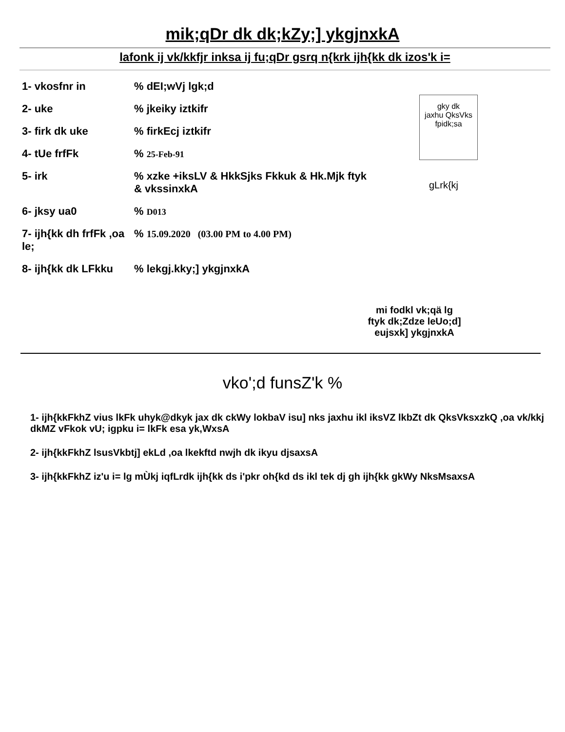mik;qDr dk dk;kZy;] ykgjnxkA
lafonk ij vk/kkfjr inksa ij fu;qDr gsrq n{krk ijh{kk dk izos'k i=
1- vkosfnr in% dEI;wVj lgk;d
2- uke% jkeiky iztkifr
3- firk dk uke% firkEcj iztkifr
4- tUe frfFk% 25-Feb-91
5- irk% xzke +iksLV & HkkSjks Fkkuk & Hk.Mjk ftyk
& vkssinxkA
6- jksy ua0% D013
7- ijh{kk dh frfFk ,oa le;% 15.09.2020 (03.00 PM to 4.00 PM)
8- ijh{kk dk LFkku% lekgj.kky;] ykgjnxkA
gky dk
jaxhu QksVks
fpidk;sa
gLrk{kj
mi fodkl vk;qä lg
ftyk dk;Zdze leUo;d]
eujsxk] ykgjnxkA
vko';d funsZ'k %
1- ijh{kkFkhZ vius lkFk uhyk@dkyk jax dk ckWy lokbaV isu] nks jaxhu ikl iksVZ lkbZt dk QksVksxzkQ ,oa vk/kkj dkMZ vFkok vU; igpku i= lkFk esa yk,WxsA
2- ijh{kkFkhZ lsusVkbtj] ekLd ,oa lkekftd nwjh dk ikyu djsaxsA
3- ijh{kkFkhZ iz'u i= lg mÙkj iqfLrdk ijh{kk ds i'pkr oh{kd ds ikl tek dj gh ijh{kk gkWy NksMsaxsA